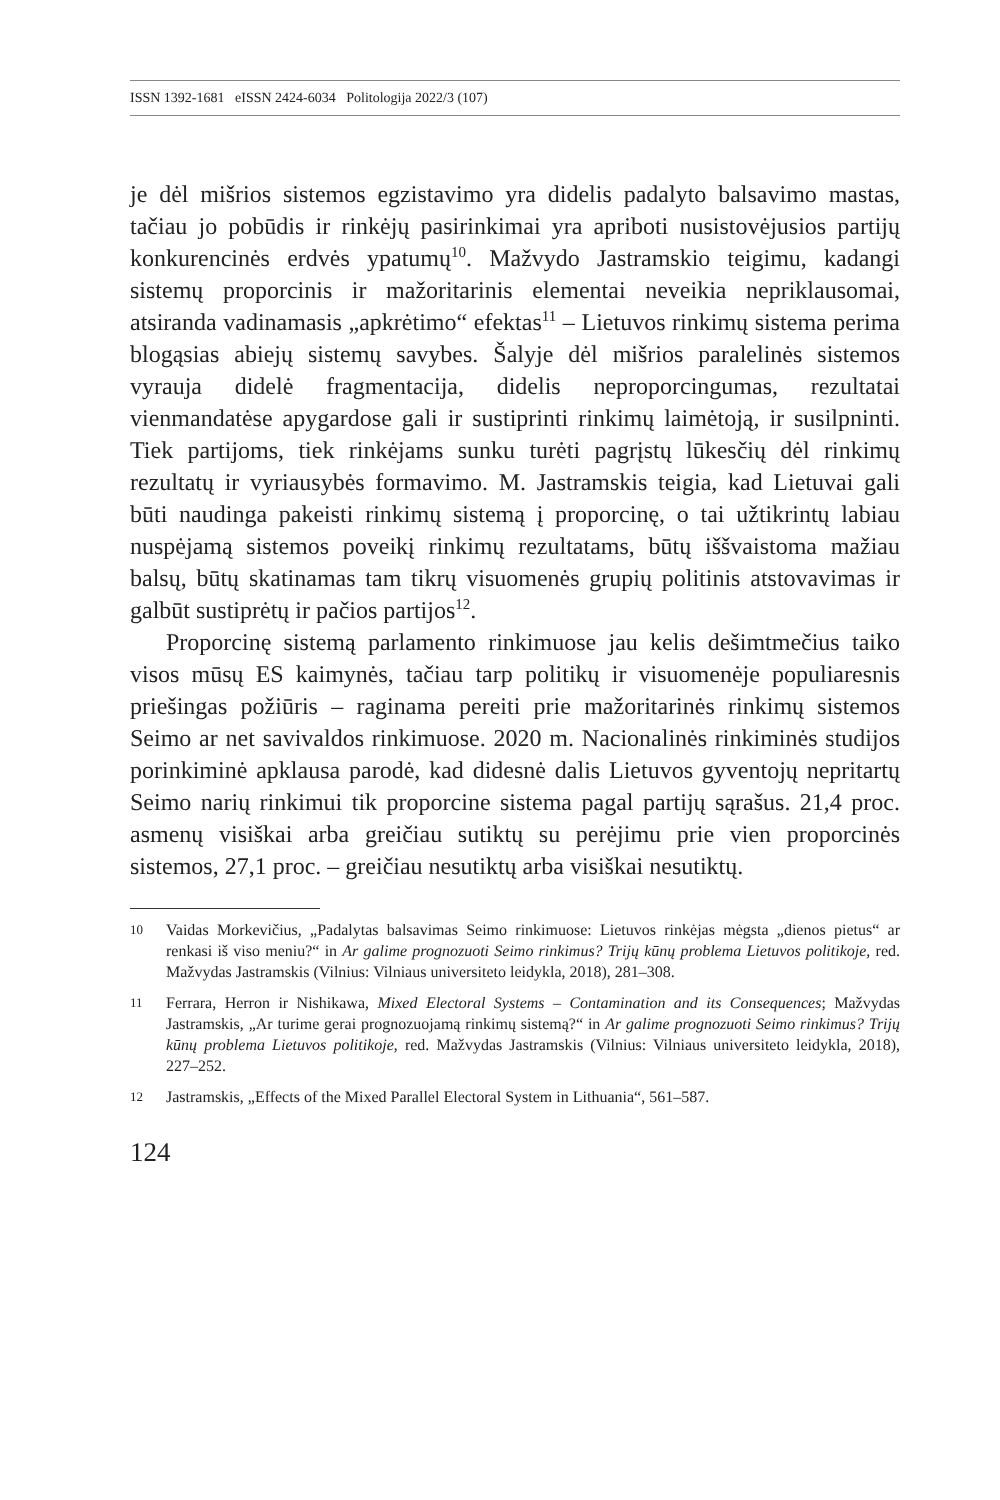ISSN 1392-1681 eISSN 2424-6034 Politologija 2022/3 (107)
je dėl mišrios sistemos egzistavimo yra didelis padalyto balsavimo mastas, tačiau jo pobūdis ir rinkėjų pasirinkimai yra apriboti nusistovėjusios partijų konkurencinės erdvės ypatumų<sup>10</sup>. Mažvydo Jastramskio teigimu, kadangi sistemų proporcinis ir mažoritarinis elementai neveikia nepriklausomai, atsiranda vadinamasis „apkrėtimo“ efektas<sup>11</sup> – Lietuvos rinkimų sistema perima blogąsias abiejų sistemų savybes. Šalyje dėl mišrios paralelinės sistemos vyrauja didelė fragmentacija, didelis neproporcingumas, rezultatai vienmandatėse apygardose gali ir sustiprinti rinkimų laimėtoją, ir susilpninti. Tiek partijoms, tiek rinkėjams sunku turėti pagrįstų lūkesčių dėl rinkimų rezultatų ir vyriausybės formavimo. M. Jastramskis teigia, kad Lietuvai gali būti naudinga pakeisti rinkimų sistemą į proporcinę, o tai užtikrintų labiau nuspėjamą sistemos poveikį rinkimų rezultatams, būtų iššvaistoma mažiau balsų, būtų skatinamas tam tikrų visuomenės grupių politinis atstovavimas ir galbūt sustiprėtų ir pačios partijos<sup>12</sup>.
Proporcinę sistemą parlamento rinkimuose jau kelis dešimtmečius taiko visos mūsų ES kaimynės, tačiau tarp politikų ir visuomenėje populiaresnis priešingas požiūris – raginama pereiti prie mažoritarinės rinkimų sistemos Seimo ar net savivaldos rinkimuose. 2020 m. Nacionalinės rinkiminės studijos porinkiminė apklausa parodė, kad didesnė dalis Lietuvos gyventojų nepritartų Seimo narių rinkimui tik proporcine sistema pagal partijų sąrašus. 21,4 proc. asmenų visiškai arba greičiau sutiktų su perėjimu prie vien proporcinės sistemos, 27,1 proc. – greičiau nesutiktų arba visiškai nesutiktų.
10 Vaidas Morkevičius, „Padalytas balsavimas Seimo rinkimuose: Lietuvos rinkėjas mėgsta „dienos pietus“ ar renkasi iš viso meniu?“ in Ar galime prognozuoti Seimo rinkimus? Trijų kūnų problema Lietuvos politikoje, red. Mažvydas Jastramskis (Vilnius: Vilniaus universiteto leidykla, 2018), 281–308.
11 Ferrara, Herron ir Nishikawa, Mixed Electoral Systems – Contamination and its Consequences; Mažvydas Jastramskis, „Ar turime gerai prognozuojamą rinkimų sistemą?“ in Ar galime prognozuoti Seimo rinkimus? Trijų kūnų problema Lietuvos politikoje, red. Mažvydas Jastramskis (Vilnius: Vilniaus universiteto leidykla, 2018), 227–252.
12 Jastramskis, „Effects of the Mixed Parallel Electoral System in Lithuania“, 561–587.
124